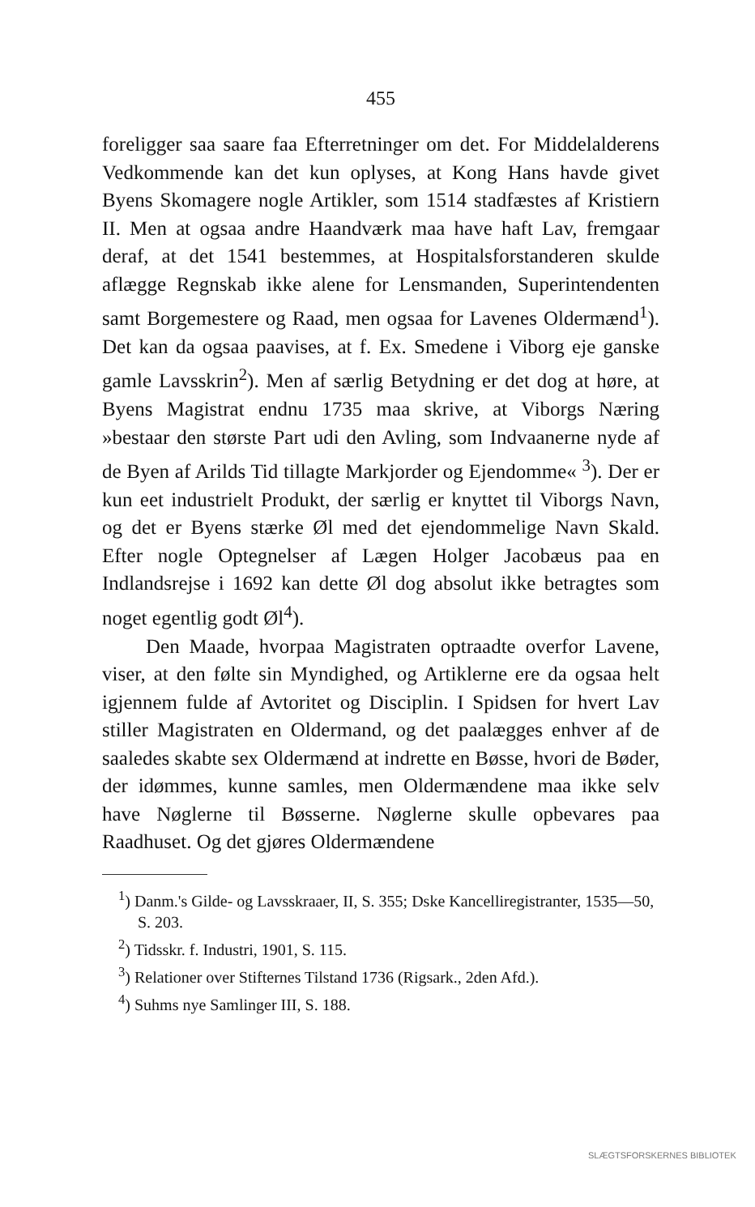455
foreligger saa saare faa Efterretninger om det. For Middelalderens Vedkommende kan det kun oplyses, at Kong Hans havde givet Byens Skomagere nogle Artikler, som 1514 stadfæstes af Kristiern II. Men at ogsaa andre Haandværk maa have haft Lav, fremgaar deraf, at det 1541 bestemmes, at Hospitalsforstanderen skulde aflægge Regnskab ikke alene for Lensmanden, Superintendenten samt Borgemestere og Raad, men ogsaa for Lavenes Oldermænd<sup>1</sup>). Det kan da ogsaa paavises, at f. Ex. Smedene i Viborg eje ganske gamle Lavsskrin<sup>2</sup>). Men af særlig Betydning er det dog at høre, at Byens Magistrat endnu 1735 maa skrive, at Viborgs Næring »bestaar den største Part udi den Avling, som Indvaanerne nyde af de Byen af Arilds Tid tillagte Markjorder og Ejendomme« <sup>3</sup>). Der er kun eet industrielt Produkt, der særlig er knyttet til Viborgs Navn, og det er Byens stærke Øl med det ejendommelige Navn Skald. Efter nogle Optegnelser af Lægen Holger Jacobæus paa en Indlandsrejse i 1692 kan dette Øl dog absolut ikke betragtes som noget egentlig godt Øl<sup>4</sup>).
Den Maade, hvorpaa Magistraten optraadte overfor Lavene, viser, at den følte sin Myndighed, og Artiklerne ere da ogsaa helt igjennem fulde af Avtoritet og Disciplin. I Spidsen for hvert Lav stiller Magistraten en Oldermand, og det paalægges enhver af de saaledes skabte sex Oldermænd at indrette en Bøsse, hvori de Bøder, der idømmes, kunne samles, men Oldermændene maa ikke selv have Nøglerne til Bøsserne. Nøglerne skulle opbevares paa Raadhuset. Og det gjøres Oldermændene
<sup>1</sup>) Danm.'s Gilde- og Lavsskraaer, II, S. 355; Dske Kancelliregistranter, 1535—50, S. 203.
<sup>2</sup>) Tidsskr. f. Industri, 1901, S. 115.
<sup>3</sup>) Relationer over Stifternes Tilstand 1736 (Rigsark., 2den Afd.).
<sup>4</sup>) Suhms nye Samlinger III, S. 188.
SLÆGTSFORSKERNES BIBLIOTEK